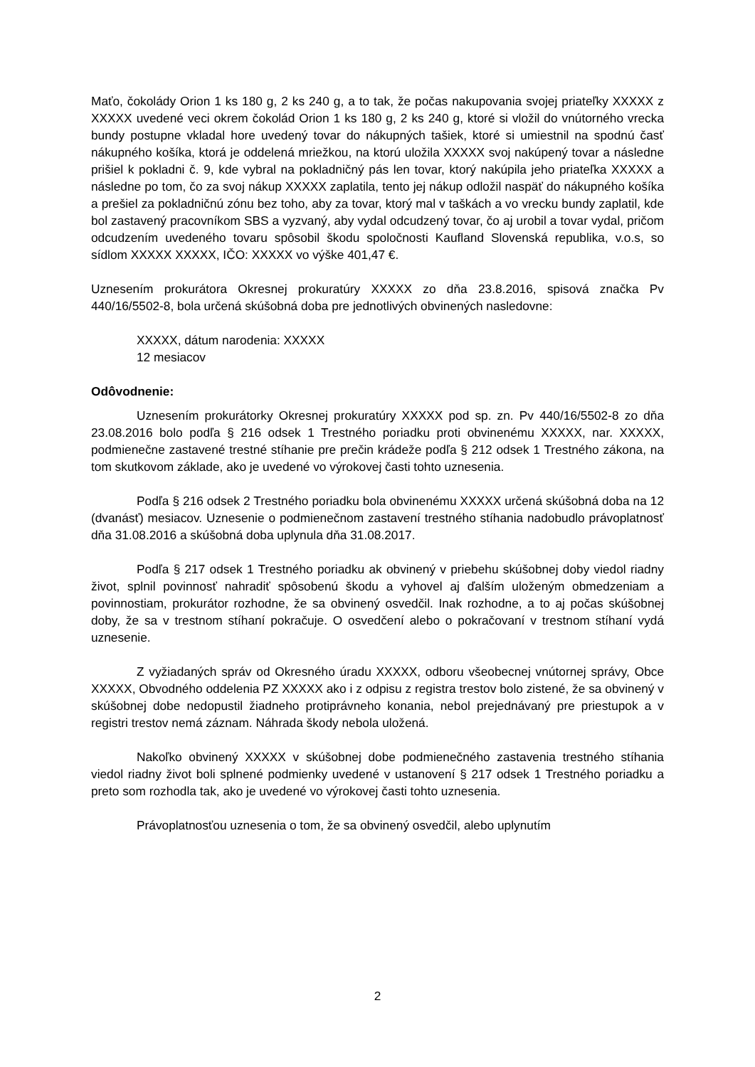Maťo, čokolády Orion 1 ks 180 g, 2 ks 240 g, a to tak, že počas nakupovania svojej priateľky XXXXX z XXXXX uvedené veci okrem čokolád Orion 1 ks 180 g, 2 ks 240 g, ktoré si vložil do vnútorného vrecka bundy postupne vkladal hore uvedený tovar do nákupných tašiek, ktoré si umiestnil na spodnú časť nákupného košíka, ktorá je oddelená mriežkou, na ktorú uložila XXXXX svoj nakúpený tovar a následne prišiel k pokladni č. 9, kde vybral na pokladničný pás len tovar, ktorý nakúpila jeho priateľka XXXXX a následne po tom, čo za svoj nákup XXXXX zaplatila, tento jej nákup odložil naspäť do nákupného košíka a prešiel za pokladničnú zónu bez toho, aby za tovar, ktorý mal v taškách a vo vrecku bundy zaplatil, kde bol zastavený pracovníkom SBS a vyzvaný, aby vydal odcudzený tovar, čo aj urobil a tovar vydal, pričom odcudzením uvedeného tovaru spôsobil škodu spoločnosti Kaufland Slovenská republika, v.o.s, so sídlom XXXXX XXXXX, IČO: XXXXX vo výške 401,47 €.
Uznesením prokurátora Okresnej prokuratúry XXXXX zo dňa 23.8.2016, spisová značka Pv 440/16/5502-8, bola určená skúšobná doba pre jednotlivých obvinených nasledovne:
XXXXX, dátum narodenia: XXXXX
12 mesiacov
Odôvodnenie:
Uznesením prokurátorky Okresnej prokuratúry XXXXX pod sp. zn. Pv 440/16/5502-8 zo dňa 23.08.2016 bolo podľa § 216 odsek 1 Trestného poriadku proti obvinenému XXXXX, nar. XXXXX, podmienečne zastavené trestné stíhanie pre prečin krádeže podľa § 212 odsek 1 Trestného zákona, na tom skutkovom základe, ako je uvedené vo výrokovej časti tohto uznesenia.
Podľa § 216 odsek 2 Trestného poriadku bola obvinenému XXXXX určená skúšobná doba na 12 (dvanásť) mesiacov. Uznesenie o podmienečnom zastavení trestného stíhania nadobudlo právoplatnosť dňa 31.08.2016 a skúšobná doba uplynula dňa 31.08.2017.
Podľa § 217 odsek 1 Trestného poriadku ak obvinený v priebehu skúšobnej doby viedol riadny život, splnil povinnosť nahradiť spôsobenú škodu a vyhovel aj ďalším uloženým obmedzeniam a povinnostiam, prokurátor rozhodne, že sa obvinený osvedčil. Inak rozhodne, a to aj počas skúšobnej doby, že sa v trestnom stíhaní pokračuje. O osvedčení alebo o pokračovaní v trestnom stíhaní vydá uznesenie.
Z vyžiadaných správ od Okresného úradu XXXXX, odboru všeobecnej vnútornej správy, Obce XXXXX, Obvodného oddelenia PZ XXXXX ako i z odpisu z registra trestov bolo zistené, že sa obvinený v skúšobnej dobe nedopustil žiadneho protiprávneho konania, nebol prejednávaný pre priestupok a v registri trestov nemá záznam. Náhrada škody nebola uložená.
Nakoľko obvinený XXXXX v skúšobnej dobe podmienečného zastavenia trestného stíhania viedol riadny život boli splnené podmienky uvedené v ustanovení § 217 odsek 1 Trestného poriadku a preto som rozhodla tak, ako je uvedené vo výrokovej časti tohto uznesenia.
Právoplatnosťou uznesenia o tom, že sa obvinený osvedčil, alebo uplynutím
2